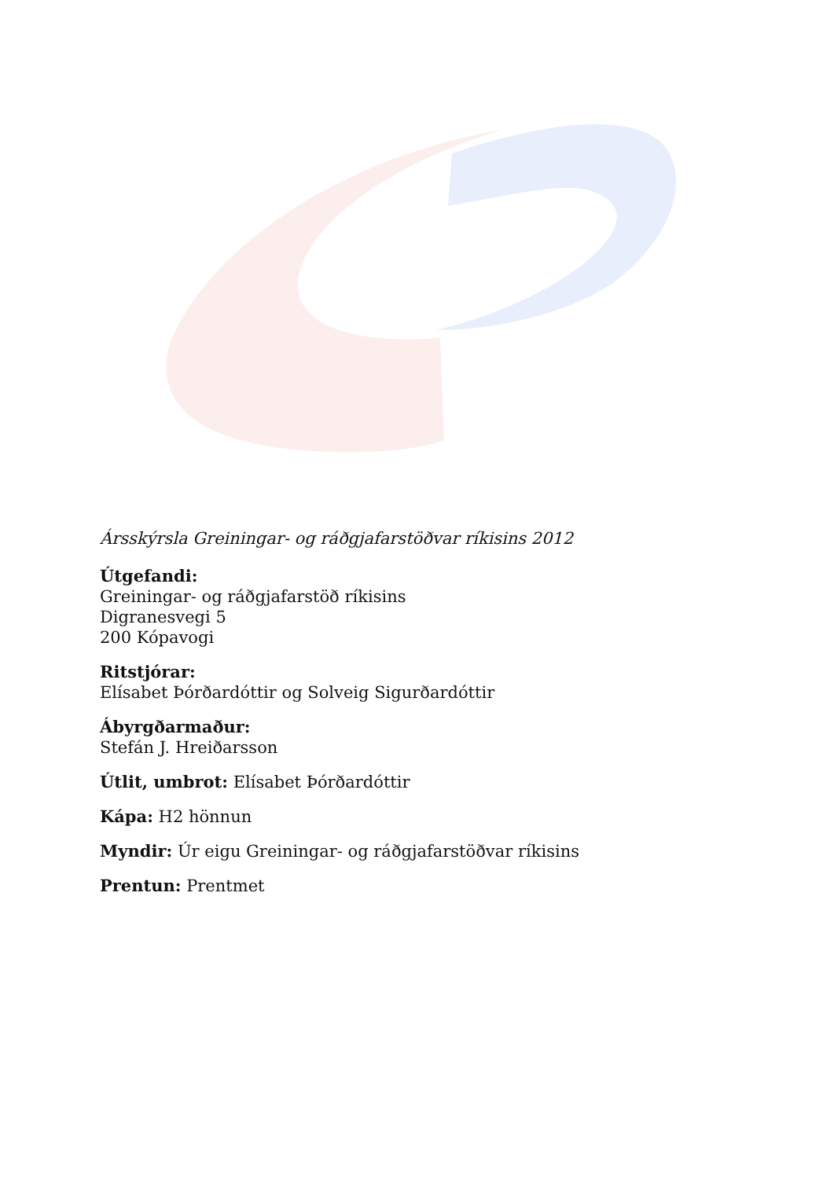Ársskýrsla Greiningar- og ráðgjafarstöðvar ríkisins 2012
Útgefandi:
Greiningar- og ráðgjafarstöð ríkisins
Digranesvegi 5
200 Kópavogi
Ritstjórar:
Elísabet Þórðardóttir og Solveig Sigurðardóttir
Ábyrgðarmaður:
Stefán J. Hreiðarsson
Útlit, umbrot: Elísabet Þórðardóttir
Kápa: H2 hönnun
Myndir: Úr eigu Greiningar- og ráðgjafarstöðvar ríkisins
Prentun: Prentmet